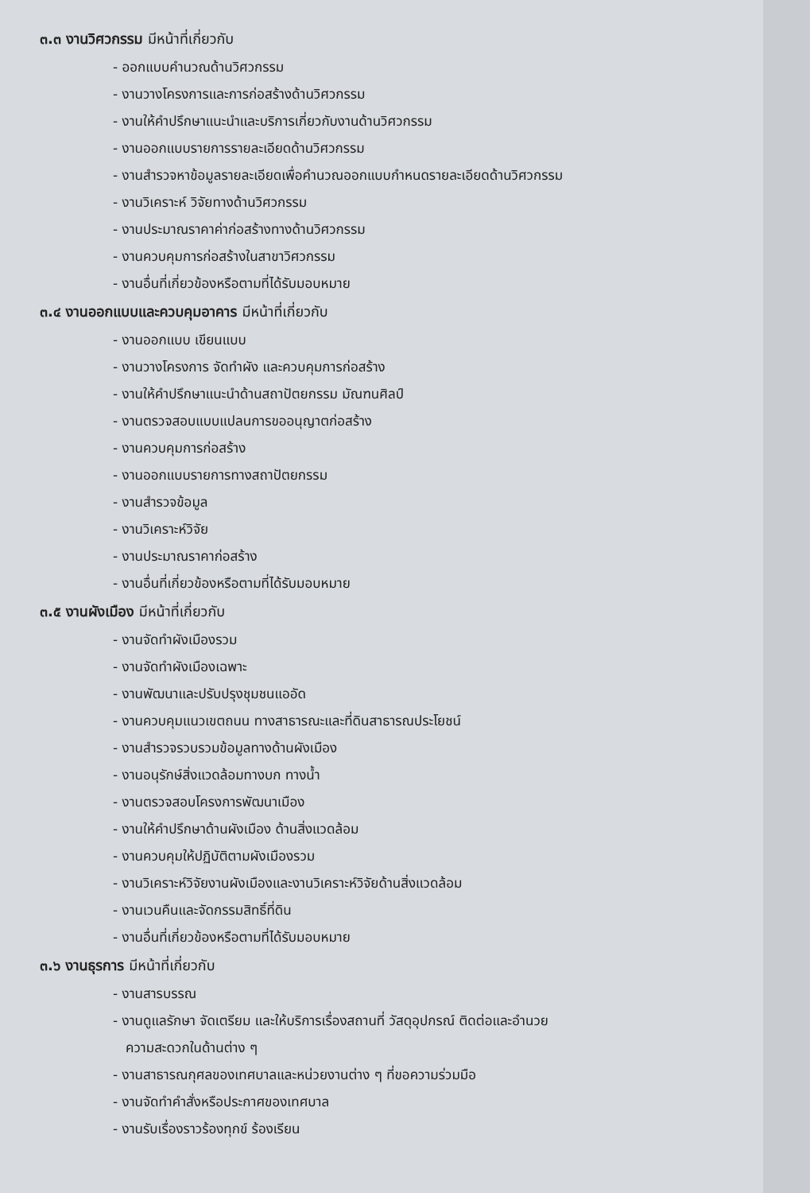๓.๓ งานวิศวกรรม มีหน้าที่เกี่ยวกับ
- ออกแบบคำนวณด้านวิศวกรรม
- งานวางโครงการและการก่อสร้างด้านวิศวกรรม
- งานให้คำปรึกษาแนะนำและบริการเกี่ยวกับงานด้านวิศวกรรม
- งานออกแบบรายการรายละเอียดด้านวิศวกรรม
- งานสำรวจหาข้อมูลรายละเอียดเพื่อคำนวณออกแบบกำหนดรายละเอียดด้านวิศวกรรม
- งานวิเคราะห์ วิจัยทางด้านวิศวกรรม
- งานประมาณราคาค่าก่อสร้างทางด้านวิศวกรรม
- งานควบคุมการก่อสร้างในสาขาวิศวกรรม
- งานอื่นที่เกี่ยวข้องหรือตามที่ได้รับมอบหมาย
๓.๔ งานออกแบบและควบคุมอาคาร มีหน้าที่เกี่ยวกับ
- งานออกแบบ เขียนแบบ
- งานวางโครงการ จัดทำผัง และควบคุมการก่อสร้าง
- งานให้คำปรึกษาแนะนำด้านสถาปัตยกรรม มัณฑนศิลป์
- งานตรวจสอบแบบแปลนการขออนุญาตก่อสร้าง
- งานควบคุมการก่อสร้าง
- งานออกแบบรายการทางสถาปัตยกรรม
- งานสำรวจข้อมูล
- งานวิเคราะห์วิจัย
- งานประมาณราคาก่อสร้าง
- งานอื่นที่เกี่ยวข้องหรือตามที่ได้รับมอบหมาย
๓.๕ งานผังเมือง มีหน้าที่เกี่ยวกับ
- งานจัดทำผังเมืองรวม
- งานจัดทำผังเมืองเฉพาะ
- งานพัฒนาและปรับปรุงชุมชนแออัด
- งานควบคุมแนวเขตถนน ทางสาธารณะและที่ดินสาธารณประโยชน์
- งานสำรวจรวบรวมข้อมูลทางด้านผังเมือง
- งานอนุรักษ์สิ่งแวดล้อมทางบก ทางน้ำ
- งานตรวจสอบโครงการพัฒนาเมือง
- งานให้คำปรึกษาด้านผังเมือง ด้านสิ่งแวดล้อม
- งานควบคุมให้ปฏิบัติตามผังเมืองรวม
- งานวิเคราะห์วิจัยงานผังเมืองและงานวิเคราะห์วิจัยด้านสิ่งแวดล้อม
- งานเวนคืนและจัดกรรมสิทธิ์ที่ดิน
- งานอื่นที่เกี่ยวข้องหรือตามที่ได้รับมอบหมาย
๓.๖ งานธุรการ มีหน้าที่เกี่ยวกับ
- งานสารบรรณ
- งานดูแลรักษา จัดเตรียม และให้บริการเรื่องสถานที่ วัสดุอุปกรณ์ ติดต่อและอำนวย
ความสะดวกในด้านต่าง ๆ
- งานสาธารณกุศลของเทศบาลและหน่วยงานต่าง ๆ ที่ขอความร่วมมือ
- งานจัดทำคำสั่งหรือประกาศของเทศบาล
- งานรับเรื่องราวร้องทุกข์ ร้องเรียน